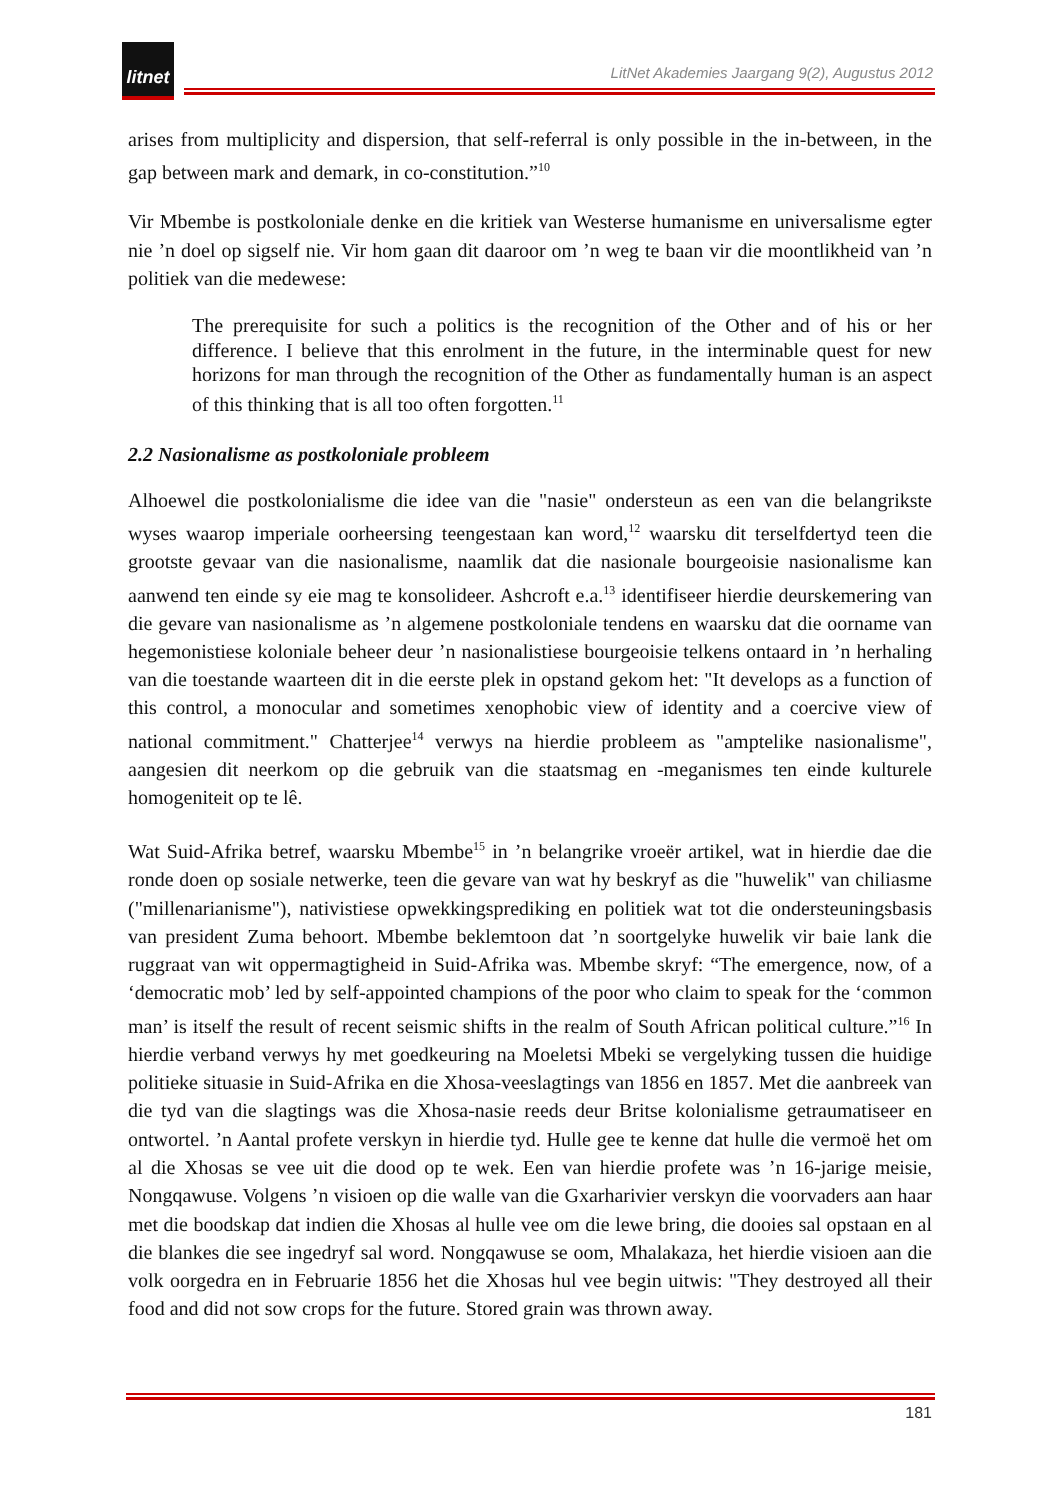litnet
LitNet Akademies Jaargang 9(2), Augustus 2012
arises from multiplicity and dispersion, that self-referral is only possible in the in-between, in the gap between mark and demark, in co-constitution.”<sup>10</sup>
Vir Mbembe is postkoloniale denke en die kritiek van Westerse humanisme en universalisme egter nie ’n doel op sigself nie. Vir hom gaan dit daaroor om ’n weg te baan vir die moontlikheid van ’n politiek van die medewese:
The prerequisite for such a politics is the recognition of the Other and of his or her difference. I believe that this enrolment in the future, in the interminable quest for new horizons for man through the recognition of the Other as fundamentally human is an aspect of this thinking that is all too often forgotten.<sup>11</sup>
2.2 Nasionalisme as postkoloniale probleem
Alhoewel die postkolonialisme die idee van die "nasie" ondersteun as een van die belangrikste wyses waarop imperiale oorheersing teengestaan kan word,<sup>12</sup> waarsku dit terselfdertyd teen die grootste gevaar van die nasionalisme, naamlik dat die nasionale bourgeoisie nasionalisme kan aanwend ten einde sy eie mag te konsolideer. Ashcroft e.a.<sup>13</sup> identifiseer hierdie deurskemering van die gevare van nasionalisme as ’n algemene postkoloniale tendens en waarsku dat die oorname van hegemonistiese koloniale beheer deur ’n nasionalistiese bourgeoisie telkens ontaard in ’n herhaling van die toestande waarteen dit in die eerste plek in opstand gekom het: "It develops as a function of this control, a monocular and sometimes xenophobic view of identity and a coercive view of national commitment." Chatterjee<sup>14</sup> verwys na hierdie probleem as "amptelike nasionalisme", aangesien dit neerkom op die gebruik van die staatsmag en -meganismes ten einde kulturele homogeniteit op te lê.
Wat Suid-Afrika betref, waarsku Mbembe<sup>15</sup> in ’n belangrike vroeër artikel, wat in hierdie dae die ronde doen op sosiale netwerke, teen die gevare van wat hy beskryf as die "huwelik" van chiliasme ("millenarianisme"), nativistiese opwekkingsprediking en politiek wat tot die ondersteuningsbasis van president Zuma behoort. Mbembe beklemtoon dat ’n soortgelyke huwelik vir baie lank die ruggraat van wit oppermagtigheid in Suid-Afrika was. Mbembe skryf: “The emergence, now, of a ‘democratic mob’ led by self-appointed champions of the poor who claim to speak for the ‘common man’ is itself the result of recent seismic shifts in the realm of South African political culture.”<sup>16</sup> In hierdie verband verwys hy met goedkeuring na Moeletsi Mbeki se vergelyking tussen die huidige politieke situasie in Suid-Afrika en die Xhosa-veeslagtings van 1856 en 1857. Met die aanbreek van die tyd van die slagtings was die Xhosa-nasie reeds deur Britse kolonialisme getraumatiseer en ontwortel. ’n Aantal profete verskyn in hierdie tyd. Hulle gee te kenne dat hulle die vermoë het om al die Xhosas se vee uit die dood op te wek. Een van hierdie profete was ’n 16-jarige meisie, Nongqawuse. Volgens ’n visioen op die walle van die Gxarharivier verskyn die voorvaders aan haar met die boodskap dat indien die Xhosas al hulle vee om die lewe bring, die dooies sal opstaan en al die blankes die see ingedryf sal word. Nongqawuse se oom, Mhalakaza, het hierdie visioen aan die volk oorgedra en in Februarie 1856 het die Xhosas hul vee begin uitwis: "They destroyed all their food and did not sow crops for the future. Stored grain was thrown away.
181